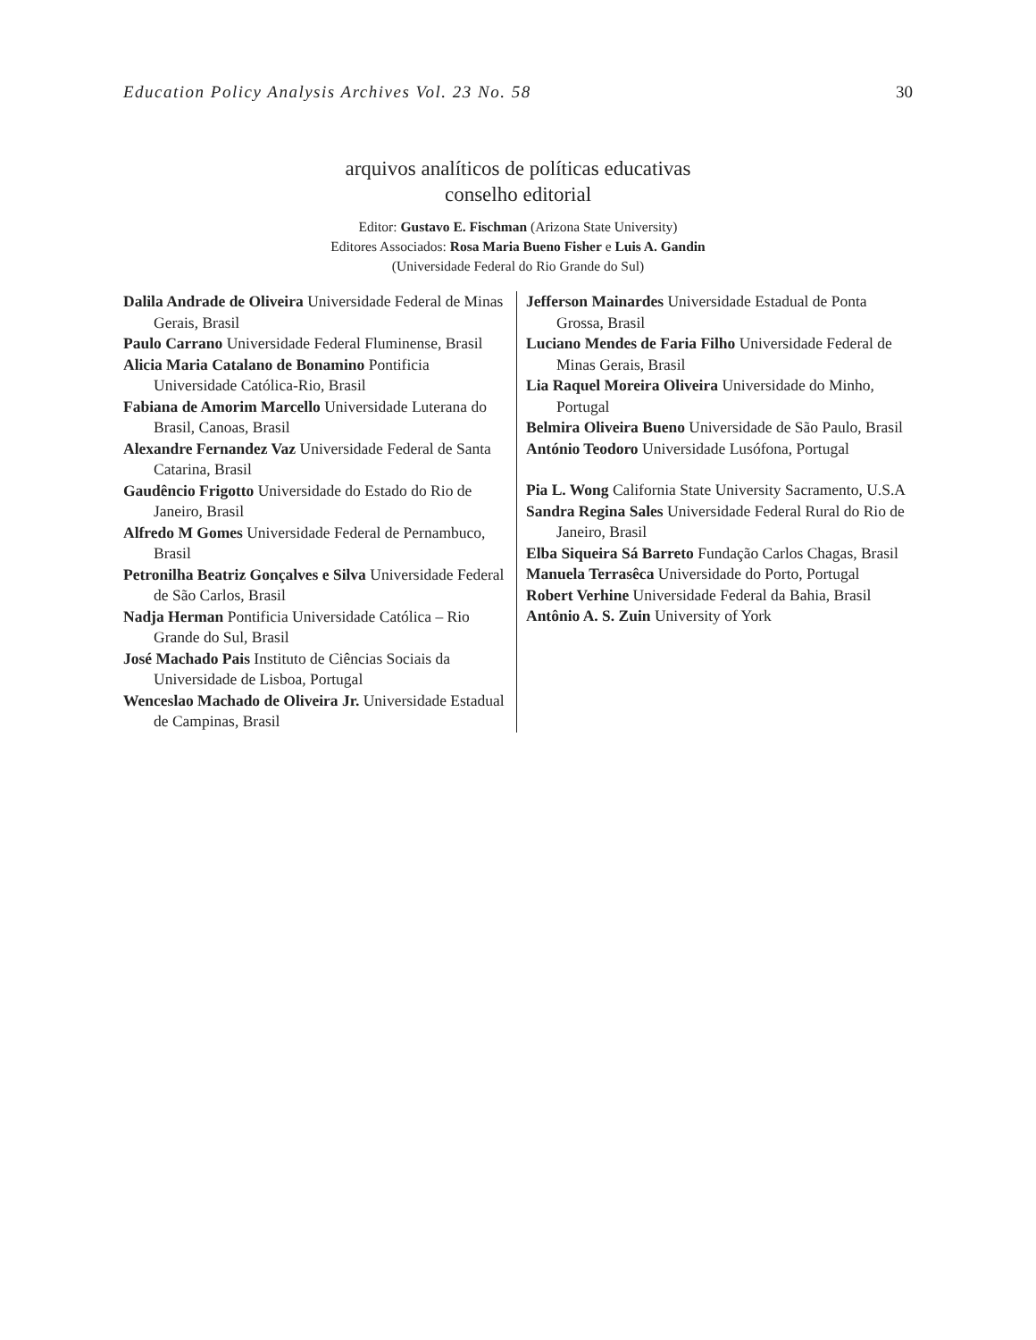Education Policy Analysis Archives Vol. 23 No. 58 30
arquivos analíticos de políticas educativas
conselho editorial
Editor: Gustavo E. Fischman (Arizona State University)
Editores Associados: Rosa Maria Bueno Fisher e Luis A. Gandin
(Universidade Federal do Rio Grande do Sul)
| Dalila Andrade de Oliveira Universidade Federal de Minas Gerais, Brasil Paulo Carrano Universidade Federal Fluminense, Brasil Alicia Maria Catalano de Bonamino Pontificia Universidade Católica-Rio, Brasil Fabiana de Amorim Marcello Universidade Luterana do Brasil, Canoas, Brasil Alexandre Fernandez Vaz Universidade Federal de Santa Catarina, Brasil Gaudêncio Frigotto Universidade do Estado do Rio de Janeiro, Brasil Alfredo M Gomes Universidade Federal de Pernambuco, Brasil Petronilha Beatriz Gonçalves e Silva Universidade Federal de São Carlos, Brasil Nadja Herman Pontificia Universidade Católica – Rio Grande do Sul, Brasil José Machado Pais Instituto de Ciências Sociais da Universidade de Lisboa, Portugal Wenceslao Machado de Oliveira Jr. Universidade Estadual de Campinas, Brasil | Jefferson Mainardes Universidade Estadual de Ponta Grossa, Brasil Luciano Mendes de Faria Filho Universidade Federal de Minas Gerais, Brasil Lia Raquel Moreira Oliveira Universidade do Minho, Portugal Belmira Oliveira Bueno Universidade de São Paulo, Brasil António Teodoro Universidade Lusófona, Portugal Pia L. Wong California State University Sacramento, U.S.A Sandra Regina Sales Universidade Federal Rural do Rio de Janeiro, Brasil Elba Siqueira Sá Barreto Fundação Carlos Chagas, Brasil Manuela Terrasêca Universidade do Porto, Portugal Robert Verhine Universidade Federal da Bahia, Brasil Antônio A. S. Zuin University of York |